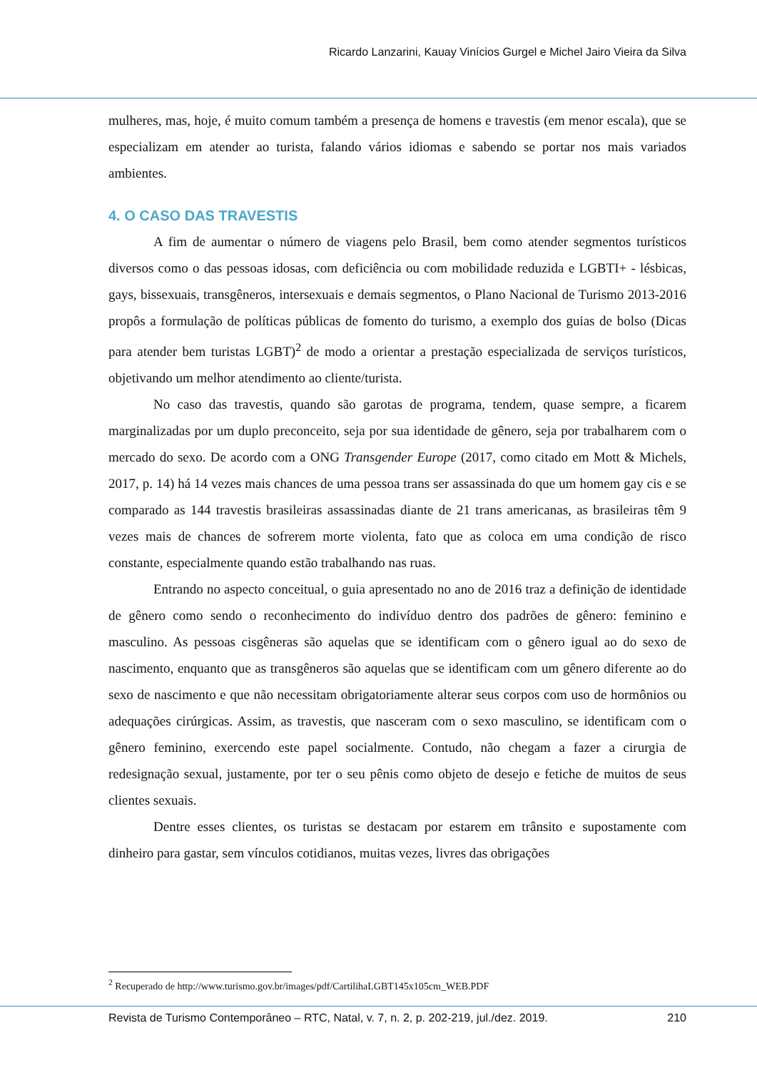Ricardo Lanzarini, Kauay Vinícios Gurgel e Michel Jairo Vieira da Silva
mulheres, mas, hoje, é muito comum também a presença de homens e travestis (em menor escala), que se especializam em atender ao turista, falando vários idiomas e sabendo se portar nos mais variados ambientes.
4. O CASO DAS TRAVESTIS
A fim de aumentar o número de viagens pelo Brasil, bem como atender segmentos turísticos diversos como o das pessoas idosas, com deficiência ou com mobilidade reduzida e LGBTI+ - lésbicas, gays, bissexuais, transgêneros, intersexuais e demais segmentos, o Plano Nacional de Turismo 2013-2016 propôs a formulação de políticas públicas de fomento do turismo, a exemplo dos guias de bolso (Dicas para atender bem turistas LGBT)<sup>2</sup> de modo a orientar a prestação especializada de serviços turísticos, objetivando um melhor atendimento ao cliente/turista.
No caso das travestis, quando são garotas de programa, tendem, quase sempre, a ficarem marginalizadas por um duplo preconceito, seja por sua identidade de gênero, seja por trabalharem com o mercado do sexo. De acordo com a ONG Transgender Europe (2017, como citado em Mott & Michels, 2017, p. 14) há 14 vezes mais chances de uma pessoa trans ser assassinada do que um homem gay cis e se comparado as 144 travestis brasileiras assassinadas diante de 21 trans americanas, as brasileiras têm 9 vezes mais de chances de sofrerem morte violenta, fato que as coloca em uma condição de risco constante, especialmente quando estão trabalhando nas ruas.
Entrando no aspecto conceitual, o guia apresentado no ano de 2016 traz a definição de identidade de gênero como sendo o reconhecimento do indivíduo dentro dos padrões de gênero: feminino e masculino. As pessoas cisgêneras são aquelas que se identificam com o gênero igual ao do sexo de nascimento, enquanto que as transgêneros são aquelas que se identificam com um gênero diferente ao do sexo de nascimento e que não necessitam obrigatoriamente alterar seus corpos com uso de hormônios ou adequações cirúrgicas. Assim, as travestis, que nasceram com o sexo masculino, se identificam com o gênero feminino, exercendo este papel socialmente. Contudo, não chegam a fazer a cirurgia de redesignação sexual, justamente, por ter o seu pênis como objeto de desejo e fetiche de muitos de seus clientes sexuais.
Dentre esses clientes, os turistas se destacam por estarem em trânsito e supostamente com dinheiro para gastar, sem vínculos cotidianos, muitas vezes, livres das obrigações
<sup>2</sup> Recuperado de http://www.turismo.gov.br/images/pdf/CartilihaLGBT145x105cm_WEB.PDF
Revista de Turismo Contemporâneo – RTC, Natal, v. 7, n. 2, p. 202-219, jul./dez. 2019. 210